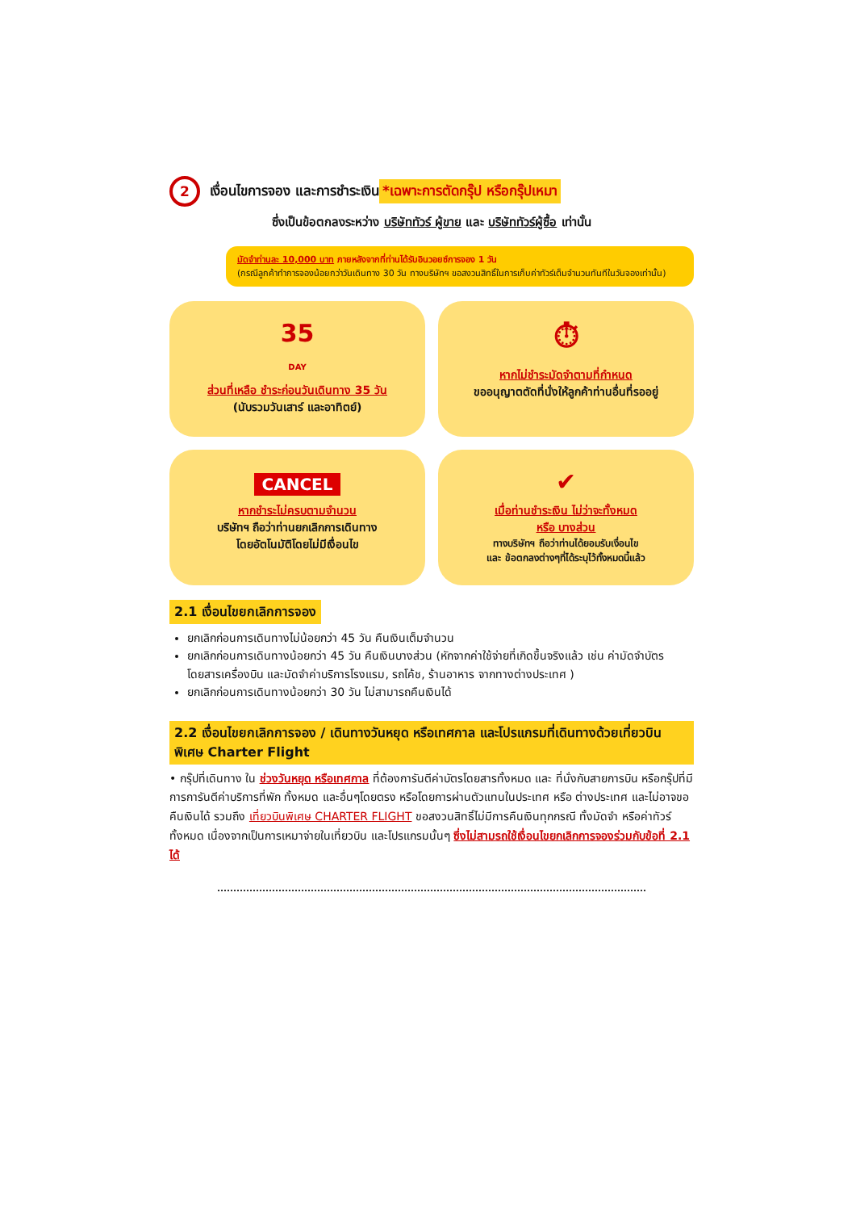2 เงื่อนไขการจอง และการชำระเงิน *เฉพาะการตัดกรุ๊ป หรือกรุ๊ปเหมา
ซึ่งเป็นข้อตกลงระหว่าง บริษัททัวร์ ผู้ขาย และ บริษัททัวร์ผู้ซื้อ เท่านั้น
มัดจำท่านละ 10,000 บาท ภายหลังจากที่ท่านได้รับอินวอยซ์การจอง 1 วัน
(กรณีลูกค้าทำการจองน้อยกว่าวันเดินทาง 30 วัน ทางบริษัทฯ ขอสงวนสิทธิ์ในการเก็บค่าทัวร์เต็มจำนวนทันทีในวันจองเท่านั้น)
35
DAY
ส่วนที่เหลือ ชำระก่อนวันเดินทาง 35 วัน
(นับรวมวันเสาร์ และอาทิตย์)
⏱
หากไม่ชำระมัดจำตามที่กำหนด
ขออนุญาตตัดที่นั่งให้ลูกค้าท่านอื่นที่รออยู่
CANCEL
หากชำระไม่ครบตามจำนวน
บริษัทฯ ถือว่าท่านยกเลิกการเดินทาง
โดยอัตโนมัติโดยไม่มีเงื่อนไข
✔
เมื่อท่านชำระเงิน ไม่ว่าจะทั้งหมด
หรือ บางส่วน
ทางบริษัทฯ ถือว่าท่านได้ยอมรับเงื่อนไข
และ ข้อตกลงต่างๆที่ได้ระบุไว้ทั้งหมดนี้แล้ว
2.1 เงื่อนไขยกเลิกการจอง
ยกเลิกก่อนการเดินทางไม่น้อยกว่า 45 วัน คืนเงินเต็มจำนวน
ยกเลิกก่อนการเดินทางน้อยกว่า 45 วัน คืนเงินบางส่วน (หักจากค่าใช้จ่ายที่เกิดขึ้นจริงแล้ว เช่น ค่ามัดจำบัตรโดยสารเครื่องบิน และมัดจำค่าบริการโรงแรม, รถโค้ช, ร้านอาหาร จากทางต่างประเทศ )
ยกเลิกก่อนการเดินทางน้อยกว่า 30 วัน ไม่สามารถคืนเงินได้
2.2 เงื่อนไขยกเลิกการจอง / เดินทางวันหยุด หรือเทศกาล และโปรแกรมที่เดินทางด้วยเที่ยวบินพิเศษ Charter Flight
• กรุ๊ปที่เดินทาง ใน ช่วงวันหยุด หรือเทศกาล ที่ต้องการันตีค่าบัตรโดยสารทั้งหมด และ ที่นั่งกับสายการบิน หรือกรุ๊ปที่มีการการันตีค่าบริการที่พัก ทั้งหมด และอื่นๆโดยตรง หรือโดยการผ่านตัวแทนในประเทศ หรือ ต่างประเทศ และไม่อาจขอคืนเงินได้ รวมถึง เที่ยวบินพิเศษ CHARTER FLIGHT ขอสงวนสิทธิ์ไม่มีการคืนเงินทุกกรณี ทั้งมัดจำ หรือค่าทัวร์ทั้งหมด เนื่องจากเป็นการเหมาจ่ายในเที่ยวบิน และโปรแกรมนั้นๆ ซึ่งไม่สามรถใช้เงื่อนไขยกเลิกการจองร่วมกับข้อที่ 2.1 ได้